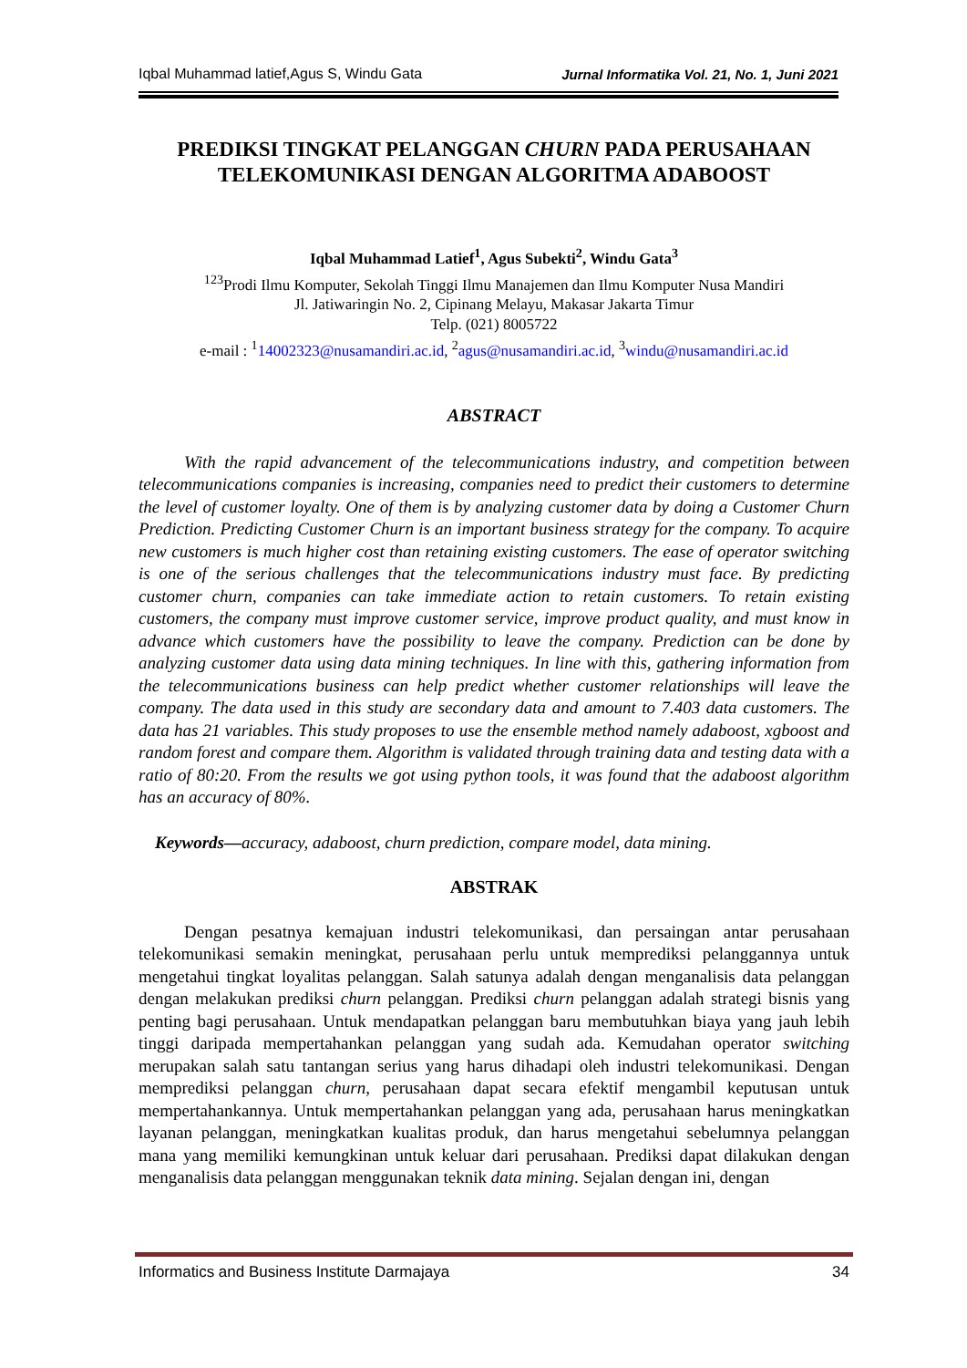Iqbal Muhammad latief,Agus S, Windu Gata Jurnal Informatika Vol. 21, No. 1, Juni 2021
PREDIKSI TINGKAT PELANGGAN CHURN PADA PERUSAHAAN TELEKOMUNIKASI DENGAN ALGORITMA ADABOOST
Iqbal Muhammad Latief<sup>1</sup>, Agus Subekti<sup>2</sup>, Windu Gata<sup>3</sup>
<sup>123</sup> Prodi Ilmu Komputer, Sekolah Tinggi Ilmu Manajemen dan Ilmu Komputer Nusa Mandiri
Jl. Jatiwaringin No. 2, Cipinang Melayu, Makasar Jakarta Timur
Telp. (021) 8005722
e-mail : <sup>1</sup>14002323@nusamandiri.ac.id, <sup>2</sup>agus@nusamandiri.ac.id, <sup>3</sup>windu@nusamandiri.ac.id
ABSTRACT
With the rapid advancement of the telecommunications industry, and competition between telecommunications companies is increasing, companies need to predict their customers to determine the level of customer loyalty. One of them is by analyzing customer data by doing a Customer Churn Prediction. Predicting Customer Churn is an important business strategy for the company. To acquire new customers is much higher cost than retaining existing customers. The ease of operator switching is one of the serious challenges that the telecommunications industry must face. By predicting customer churn, companies can take immediate action to retain customers. To retain existing customers, the company must improve customer service, improve product quality, and must know in advance which customers have the possibility to leave the company. Prediction can be done by analyzing customer data using data mining techniques. In line with this, gathering information from the telecommunications business can help predict whether customer relationships will leave the company. The data used in this study are secondary data and amount to 7.403 data customers. The data has 21 variables. This study proposes to use the ensemble method namely adaboost, xgboost and random forest and compare them. Algorithm is validated through training data and testing data with a ratio of 80:20. From the results we got using python tools, it was found that the adaboost algorithm has an accuracy of 80%.
Keywords—accuracy, adaboost, churn prediction, compare model, data mining.
ABSTRAK
Dengan pesatnya kemajuan industri telekomunikasi, dan persaingan antar perusahaan telekomunikasi semakin meningkat, perusahaan perlu untuk memprediksi pelanggannya untuk mengetahui tingkat loyalitas pelanggan. Salah satunya adalah dengan menganalisis data pelanggan dengan melakukan prediksi churn pelanggan. Prediksi churn pelanggan adalah strategi bisnis yang penting bagi perusahaan. Untuk mendapatkan pelanggan baru membutuhkan biaya yang jauh lebih tinggi daripada mempertahankan pelanggan yang sudah ada. Kemudahan operator switching merupakan salah satu tantangan serius yang harus dihadapi oleh industri telekomunikasi. Dengan memprediksi pelanggan churn, perusahaan dapat secara efektif mengambil keputusan untuk mempertahankannya. Untuk mempertahankan pelanggan yang ada, perusahaan harus meningkatkan layanan pelanggan, meningkatkan kualitas produk, dan harus mengetahui sebelumnya pelanggan mana yang memiliki kemungkinan untuk keluar dari perusahaan. Prediksi dapat dilakukan dengan menganalisis data pelanggan menggunakan teknik data mining. Sejalan dengan ini, dengan
Informatics and Business Institute Darmajaya 34